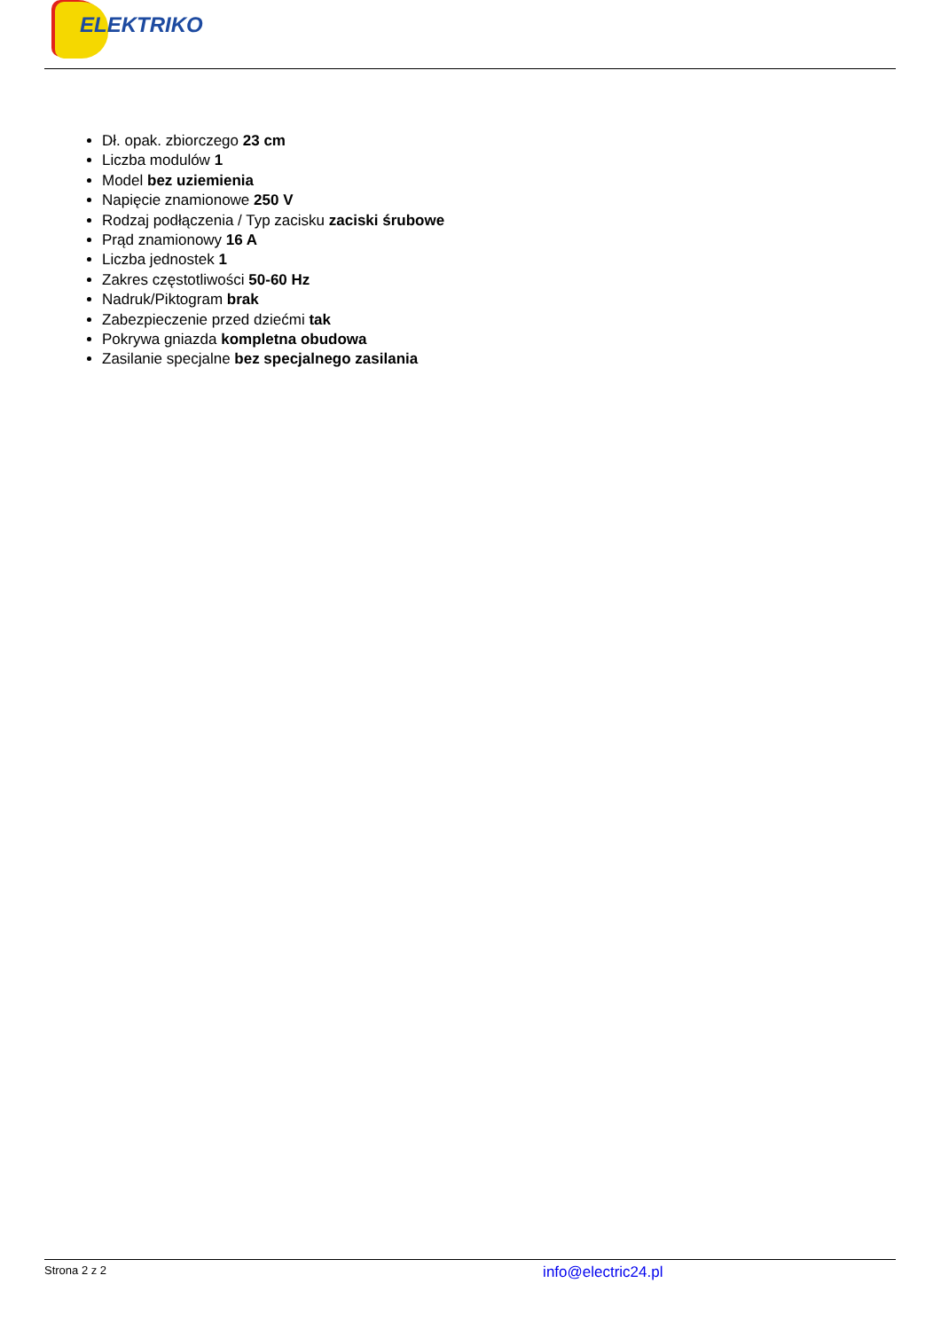ELEKTRIKO
Dł. opak. zbiorczego 23 cm
Liczba modulów 1
Model bez uziemienia
Napięcie znamionowe 250 V
Rodzaj podłączenia / Typ zacisku zaciski śrubowe
Prąd znamionowy 16 A
Liczba jednostek 1
Zakres częstotliwości 50-60 Hz
Nadruk/Piktogram brak
Zabezpieczenie przed dziećmi tak
Pokrywa gniazda kompletna obudowa
Zasilanie specjalne bez specjalnego zasilania
Strona 2 z 2 info@electric24.pl